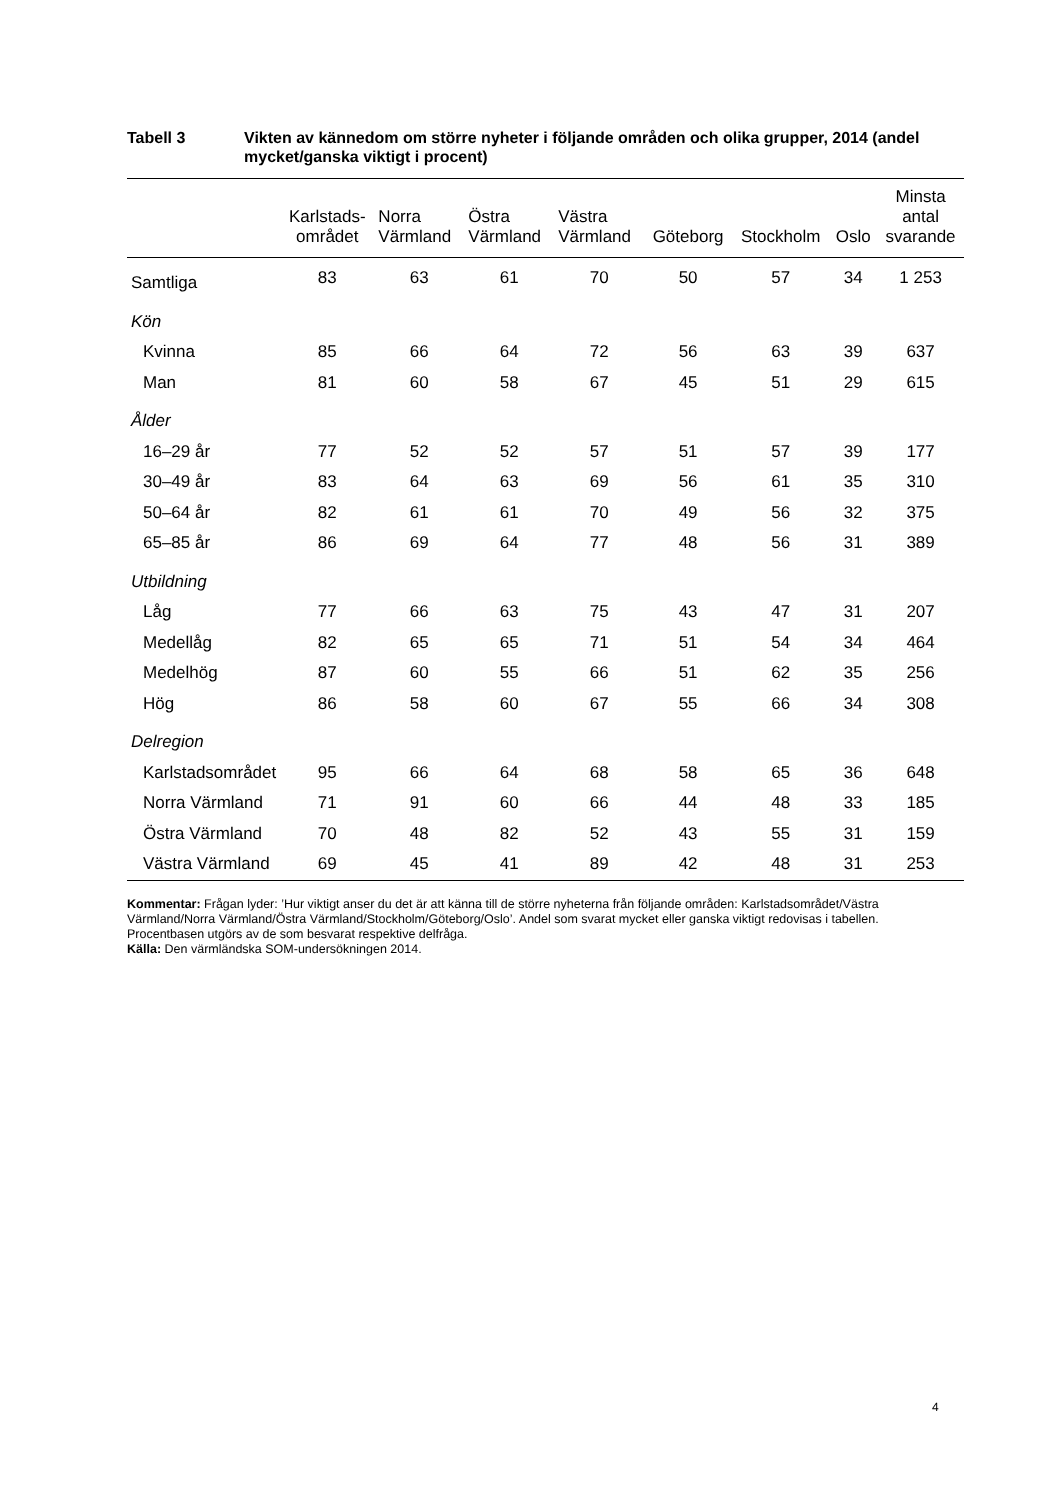Tabell 3 Vikten av kännedom om större nyheter i följande områden och olika grupper, 2014 (andel mycket/ganska viktigt i procent)
| | Karlstads- området | Norra Värmland | Östra Värmland | Västra Värmland | Göteborg | Stockholm | Oslo | Minsta antal svarande |
| --- | --- | --- | --- | --- | --- | --- | --- | --- |
| Samtliga | 83 | 63 | 61 | 70 | 50 | 57 | 34 | 1 253 |
| Kön | | | | | | | | |
| Kvinna | 85 | 66 | 64 | 72 | 56 | 63 | 39 | 637 |
| Man | 81 | 60 | 58 | 67 | 45 | 51 | 29 | 615 |
| Ålder | | | | | | | | |
| 16–29 år | 77 | 52 | 52 | 57 | 51 | 57 | 39 | 177 |
| 30–49 år | 83 | 64 | 63 | 69 | 56 | 61 | 35 | 310 |
| 50–64 år | 82 | 61 | 61 | 70 | 49 | 56 | 32 | 375 |
| 65–85 år | 86 | 69 | 64 | 77 | 48 | 56 | 31 | 389 |
| Utbildning | | | | | | | | |
| Låg | 77 | 66 | 63 | 75 | 43 | 47 | 31 | 207 |
| Medellåg | 82 | 65 | 65 | 71 | 51 | 54 | 34 | 464 |
| Medelhög | 87 | 60 | 55 | 66 | 51 | 62 | 35 | 256 |
| Hög | 86 | 58 | 60 | 67 | 55 | 66 | 34 | 308 |
| Delregion | | | | | | | | |
| Karlstadsområdet | 95 | 66 | 64 | 68 | 58 | 65 | 36 | 648 |
| Norra Värmland | 71 | 91 | 60 | 66 | 44 | 48 | 33 | 185 |
| Östra Värmland | 70 | 48 | 82 | 52 | 43 | 55 | 31 | 159 |
| Västra Värmland | 69 | 45 | 41 | 89 | 42 | 48 | 31 | 253 |
Kommentar: Frågan lyder: ’Hur viktigt anser du det är att känna till de större nyheterna från följande områden: Karlstadsområdet/Västra Värmland/Norra Värmland/Östra Värmland/Stockholm/Göteborg/Oslo’. Andel som svarat mycket eller ganska viktigt redovisas i tabellen. Procentbasen utgörs av de som besvarat respektive delfråga.
Källa: Den värmländska SOM-undersökningen 2014.
4